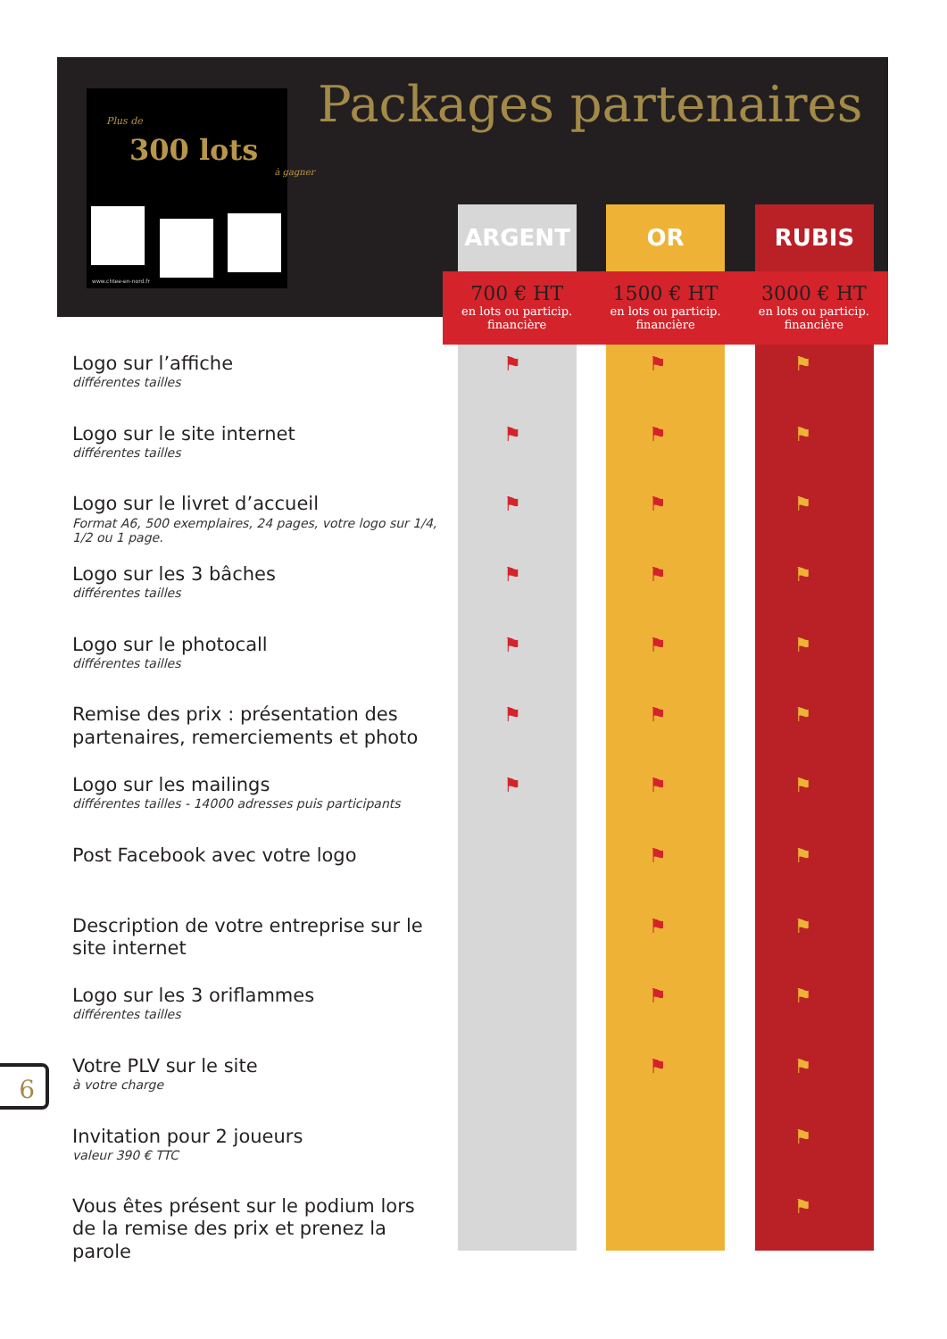Plus de
300 lots
à gagner
www.chtee-en-nord.fr
Packages partenaires
ARGENT OR RUBIS
700 € HT
en lots ou particip.
financière
1500 € HT
en lots ou particip.
financière
3000 € HT
en lots ou particip.
financière
Logo sur l’affiche
différentes tailles
⚑ ⚑ ⚑
Logo sur le site internet
différentes tailles
⚑ ⚑ ⚑
Logo sur le livret d’accueil
Format A6, 500 exemplaires, 24 pages, votre logo sur 1/4, 1/2 ou 1 page.
⚑ ⚑ ⚑
Logo sur les 3 bâches
différentes tailles
⚑ ⚑ ⚑
Logo sur le photocall
différentes tailles
⚑ ⚑ ⚑
Remise des prix : présentation des partenaires, remerciements et photo
⚑ ⚑ ⚑
Logo sur les mailings
différentes tailles - 14000 adresses puis participants
⚑ ⚑ ⚑
Post Facebook avec votre logo
⚑ ⚑
Description de votre entreprise sur le site internet
⚑ ⚑
Logo sur les 3 oriflammes
différentes tailles
⚑ ⚑
Votre PLV sur le site
à votre charge
⚑ ⚑
Invitation pour 2 joueurs
valeur 390 € TTC
⚑
Vous êtes présent sur le podium lors de la remise des prix et prenez la parole
⚑
6